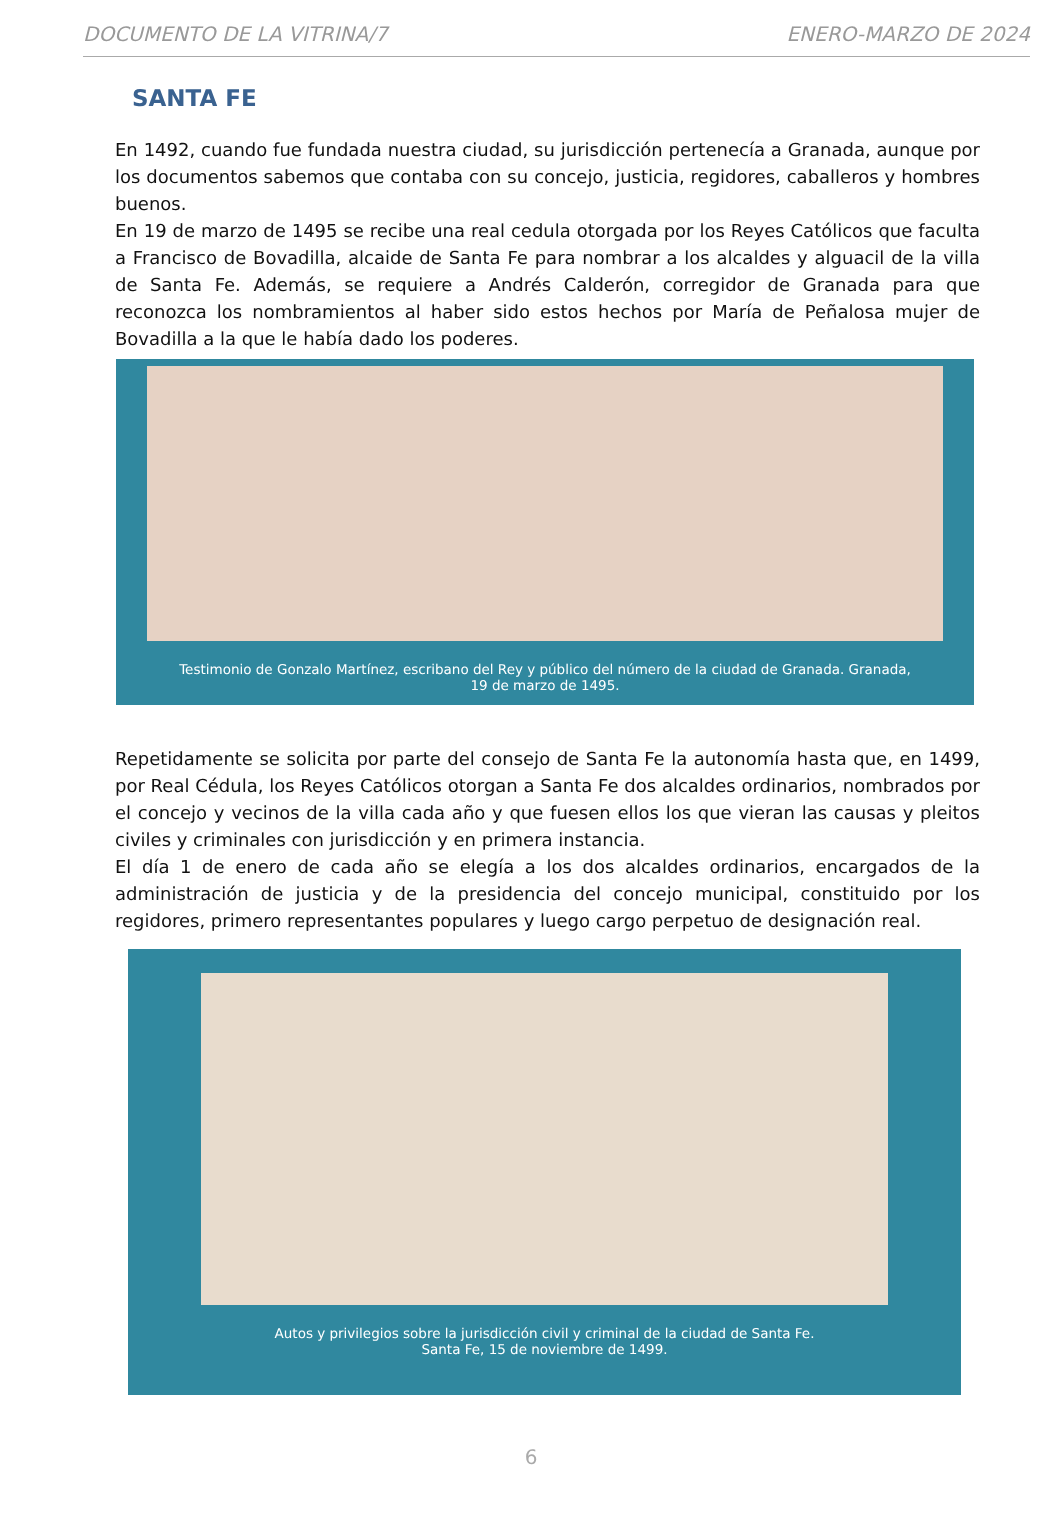DOCUMENTO DE LA VITRINA/7 ENERO-MARZO DE 2024
SANTA FE
En 1492, cuando fue fundada nuestra ciudad, su jurisdicción pertenecía a Granada, aunque por los documentos sabemos que contaba con su concejo, justicia, regidores, caballeros y hombres buenos.
En 19 de marzo de 1495 se recibe una real cedula otorgada por los Reyes Católicos que faculta a Francisco de Bovadilla, alcaide de Santa Fe para nombrar a los alcaldes y alguacil de la villa de Santa Fe. Además, se requiere a Andrés Calderón, corregidor de Granada para que reconozca los nombramientos al haber sido estos hechos por María de Peñalosa mujer de Bovadilla a la que le había dado los poderes.
Testimonio de Gonzalo Martínez, escribano del Rey y público del número de la ciudad de Granada. Granada,
19 de marzo de 1495.
Repetidamente se solicita por parte del consejo de Santa Fe la autonomía hasta que, en 1499, por Real Cédula, los Reyes Católicos otorgan a Santa Fe dos alcaldes ordinarios, nombrados por el concejo y vecinos de la villa cada año y que fuesen ellos los que vieran las causas y pleitos civiles y criminales con jurisdicción y en primera instancia.
El día 1 de enero de cada año se elegía a los dos alcaldes ordinarios, encargados de la administración de justicia y de la presidencia del concejo municipal, constituido por los regidores, primero representantes populares y luego cargo perpetuo de designación real.
Autos y privilegios sobre la jurisdicción civil y criminal de la ciudad de Santa Fe.
Santa Fe, 15 de noviembre de 1499.
6